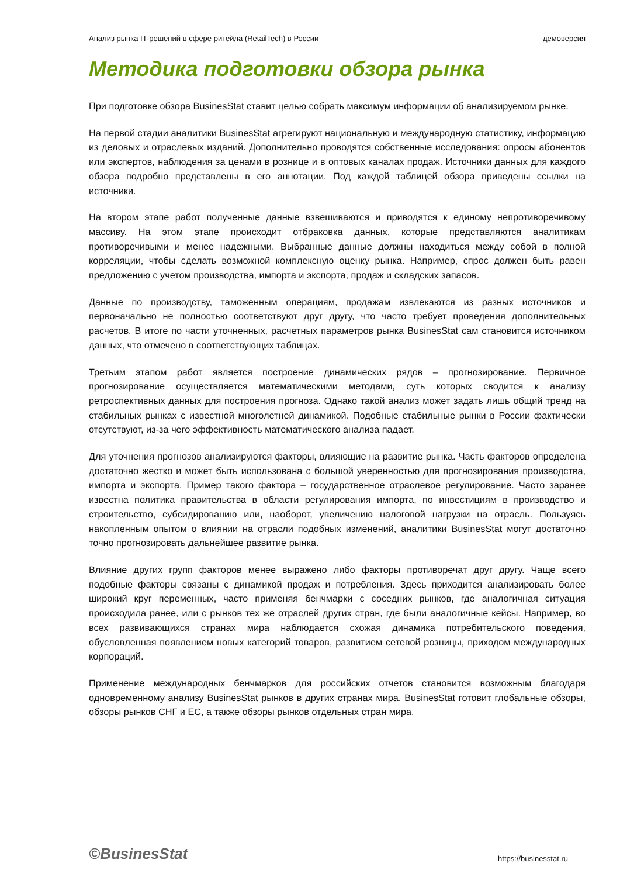Анализ рынка IT-решений в сфере ритейла (RetailTech) в России демоверсия
Методика подготовки обзора рынка
При подготовке обзора BusinesStat ставит целью собрать максимум информации об анализируемом рынке.
На первой стадии аналитики BusinesStat агрегируют национальную и международную статистику, информацию из деловых и отраслевых изданий. Дополнительно проводятся собственные исследования: опросы абонентов или экспертов, наблюдения за ценами в рознице и в оптовых каналах продаж. Источники данных для каждого обзора подробно представлены в его аннотации. Под каждой таблицей обзора приведены ссылки на источники.
На втором этапе работ полученные данные взвешиваются и приводятся к единому непротиворечивому массиву. На этом этапе происходит отбраковка данных, которые представляются аналитикам противоречивыми и менее надежными. Выбранные данные должны находиться между собой в полной корреляции, чтобы сделать возможной комплексную оценку рынка. Например, спрос должен быть равен предложению с учетом производства, импорта и экспорта, продаж и складских запасов.
Данные по производству, таможенным операциям, продажам извлекаются из разных источников и первоначально не полностью соответствуют друг другу, что часто требует проведения дополнительных расчетов. В итоге по части уточненных, расчетных параметров рынка BusinesStat сам становится источником данных, что отмечено в соответствующих таблицах.
Третьим этапом работ является построение динамических рядов – прогнозирование. Первичное прогнозирование осуществляется математическими методами, суть которых сводится к анализу ретроспективных данных для построения прогноза. Однако такой анализ может задать лишь общий тренд на стабильных рынках с известной многолетней динамикой. Подобные стабильные рынки в России фактически отсутствуют, из-за чего эффективность математического анализа падает.
Для уточнения прогнозов анализируются факторы, влияющие на развитие рынка. Часть факторов определена достаточно жестко и может быть использована с большой уверенностью для прогнозирования производства, импорта и экспорта. Пример такого фактора – государственное отраслевое регулирование. Часто заранее известна политика правительства в области регулирования импорта, по инвестициям в производство и строительство, субсидированию или, наоборот, увеличению налоговой нагрузки на отрасль. Пользуясь накопленным опытом о влиянии на отрасли подобных изменений, аналитики BusinesStat могут достаточно точно прогнозировать дальнейшее развитие рынка.
Влияние других групп факторов менее выражено либо факторы противоречат друг другу. Чаще всего подобные факторы связаны с динамикой продаж и потребления. Здесь приходится анализировать более широкий круг переменных, часто применяя бенчмарки с соседних рынков, где аналогичная ситуация происходила ранее, или с рынков тех же отраслей других стран, где были аналогичные кейсы. Например, во всех развивающихся странах мира наблюдается схожая динамика потребительского поведения, обусловленная появлением новых категорий товаров, развитием сетевой розницы, приходом международных корпораций.
Применение международных бенчмарков для российских отчетов становится возможным благодаря одновременному анализу BusinesStat рынков в других странах мира. BusinesStat готовит глобальные обзоры, обзоры рынков СНГ и ЕС, а также обзоры рынков отдельных стран мира.
©BusinesStat https://businesstat.ru